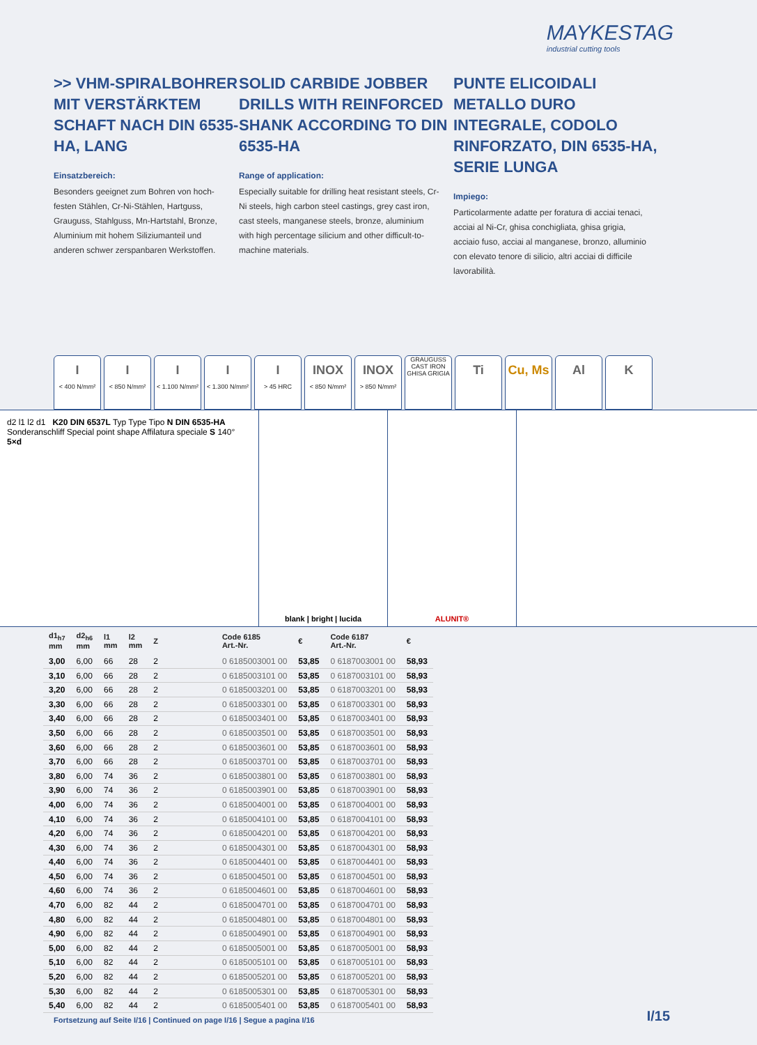MAYKESTAG
industrial cutting tools
>> VHM-SPIRALBOHRER MIT VERSTÄRKTEM SCHAFT NACH DIN 6535-HA, LANG
Einsatzbereich:
Besonders geeignet zum Bohren von hoch­festen Stählen, Cr-Ni-Stählen, Hartguss, Grauguss, Stahlguss, Mn-Hartstahl, Bronze, Aluminium mit hohem Siliziumanteil und anderen schwer zerspanbaren Werkstoffen.
SOLID CARBIDE JOBBER DRILLS WITH REINFORCED SHANK ACCORDING TO DIN 6535-HA
Range of application:
Especially suitable for drilling heat resistant steels, Cr-Ni steels, high carbon steel castings, grey cast iron, cast steels, manganese steels, bronze, aluminium with high percentage silicium and other difficult-to-machine materials.
PUNTE ELICOIDALI METALLO DURO INTEGRALE, CODOLO RINFORZATO, DIN 6535-HA, SERIE LUNGA
Impiego:
Particolarmente adatte per foratura di acciai tenaci, acciai al Ni-Cr, ghisa conchigliata, ghisa grigia, acciaio fuso, acciai al manganese, bronzo, alluminio con elevato tenore di silicio, altri acciai di difficile lavorabilità.
I
< 400 N/mm²
I
< 850 N/mm²
I
< 1.100 N/mm²
I
< 1.300 N/mm²
I
> 45 HRC
INOX
< 850 N/mm²
INOX
> 850 N/mm²
GRAUGUSS
CAST IRON
GHISA GRIGIA
Ti Cu, Ms Al K
d2 l1 l2 d1 K20 DIN 6537L Typ Type Tipo N DIN 6535-HA Sonderanschliff Special point shape Affilatura speciale S 140° 5×d
blank | bright | lucida
ALUNIT®
| d1<sub>h7</sub> mm | d2<sub>h6</sub> mm | l1 mm | l2 mm | Z | | Code 6185 Art.-Nr. | € | Code 6187 Art.-Nr. | € |
| --- | --- | --- | --- | --- | --- | --- | --- | --- | --- |
| 3,00 | 6,00 | 66 | 28 | 2 | | 0 6185003001 00 | 53,85 | 0 6187003001 00 | 58,93 |
| 3,10 | 6,00 | 66 | 28 | 2 | | 0 6185003101 00 | 53,85 | 0 6187003101 00 | 58,93 |
| 3,20 | 6,00 | 66 | 28 | 2 | | 0 6185003201 00 | 53,85 | 0 6187003201 00 | 58,93 |
| 3,30 | 6,00 | 66 | 28 | 2 | | 0 6185003301 00 | 53,85 | 0 6187003301 00 | 58,93 |
| 3,40 | 6,00 | 66 | 28 | 2 | | 0 6185003401 00 | 53,85 | 0 6187003401 00 | 58,93 |
| 3,50 | 6,00 | 66 | 28 | 2 | | 0 6185003501 00 | 53,85 | 0 6187003501 00 | 58,93 |
| 3,60 | 6,00 | 66 | 28 | 2 | | 0 6185003601 00 | 53,85 | 0 6187003601 00 | 58,93 |
| 3,70 | 6,00 | 66 | 28 | 2 | | 0 6185003701 00 | 53,85 | 0 6187003701 00 | 58,93 |
| 3,80 | 6,00 | 74 | 36 | 2 | | 0 6185003801 00 | 53,85 | 0 6187003801 00 | 58,93 |
| 3,90 | 6,00 | 74 | 36 | 2 | | 0 6185003901 00 | 53,85 | 0 6187003901 00 | 58,93 |
| 4,00 | 6,00 | 74 | 36 | 2 | | 0 6185004001 00 | 53,85 | 0 6187004001 00 | 58,93 |
| 4,10 | 6,00 | 74 | 36 | 2 | | 0 6185004101 00 | 53,85 | 0 6187004101 00 | 58,93 |
| 4,20 | 6,00 | 74 | 36 | 2 | | 0 6185004201 00 | 53,85 | 0 6187004201 00 | 58,93 |
| 4,30 | 6,00 | 74 | 36 | 2 | | 0 6185004301 00 | 53,85 | 0 6187004301 00 | 58,93 |
| 4,40 | 6,00 | 74 | 36 | 2 | | 0 6185004401 00 | 53,85 | 0 6187004401 00 | 58,93 |
| 4,50 | 6,00 | 74 | 36 | 2 | | 0 6185004501 00 | 53,85 | 0 6187004501 00 | 58,93 |
| 4,60 | 6,00 | 74 | 36 | 2 | | 0 6185004601 00 | 53,85 | 0 6187004601 00 | 58,93 |
| 4,70 | 6,00 | 82 | 44 | 2 | | 0 6185004701 00 | 53,85 | 0 6187004701 00 | 58,93 |
| 4,80 | 6,00 | 82 | 44 | 2 | | 0 6185004801 00 | 53,85 | 0 6187004801 00 | 58,93 |
| 4,90 | 6,00 | 82 | 44 | 2 | | 0 6185004901 00 | 53,85 | 0 6187004901 00 | 58,93 |
| 5,00 | 6,00 | 82 | 44 | 2 | | 0 6185005001 00 | 53,85 | 0 6187005001 00 | 58,93 |
| 5,10 | 6,00 | 82 | 44 | 2 | | 0 6185005101 00 | 53,85 | 0 6187005101 00 | 58,93 |
| 5,20 | 6,00 | 82 | 44 | 2 | | 0 6185005201 00 | 53,85 | 0 6187005201 00 | 58,93 |
| 5,30 | 6,00 | 82 | 44 | 2 | | 0 6185005301 00 | 53,85 | 0 6187005301 00 | 58,93 |
| 5,40 | 6,00 | 82 | 44 | 2 | | 0 6185005401 00 | 53,85 | 0 6187005401 00 | 58,93 |
Fortsetzung auf Seite I/16 | Continued on page I/16 | Segue a pagina I/16
I/15